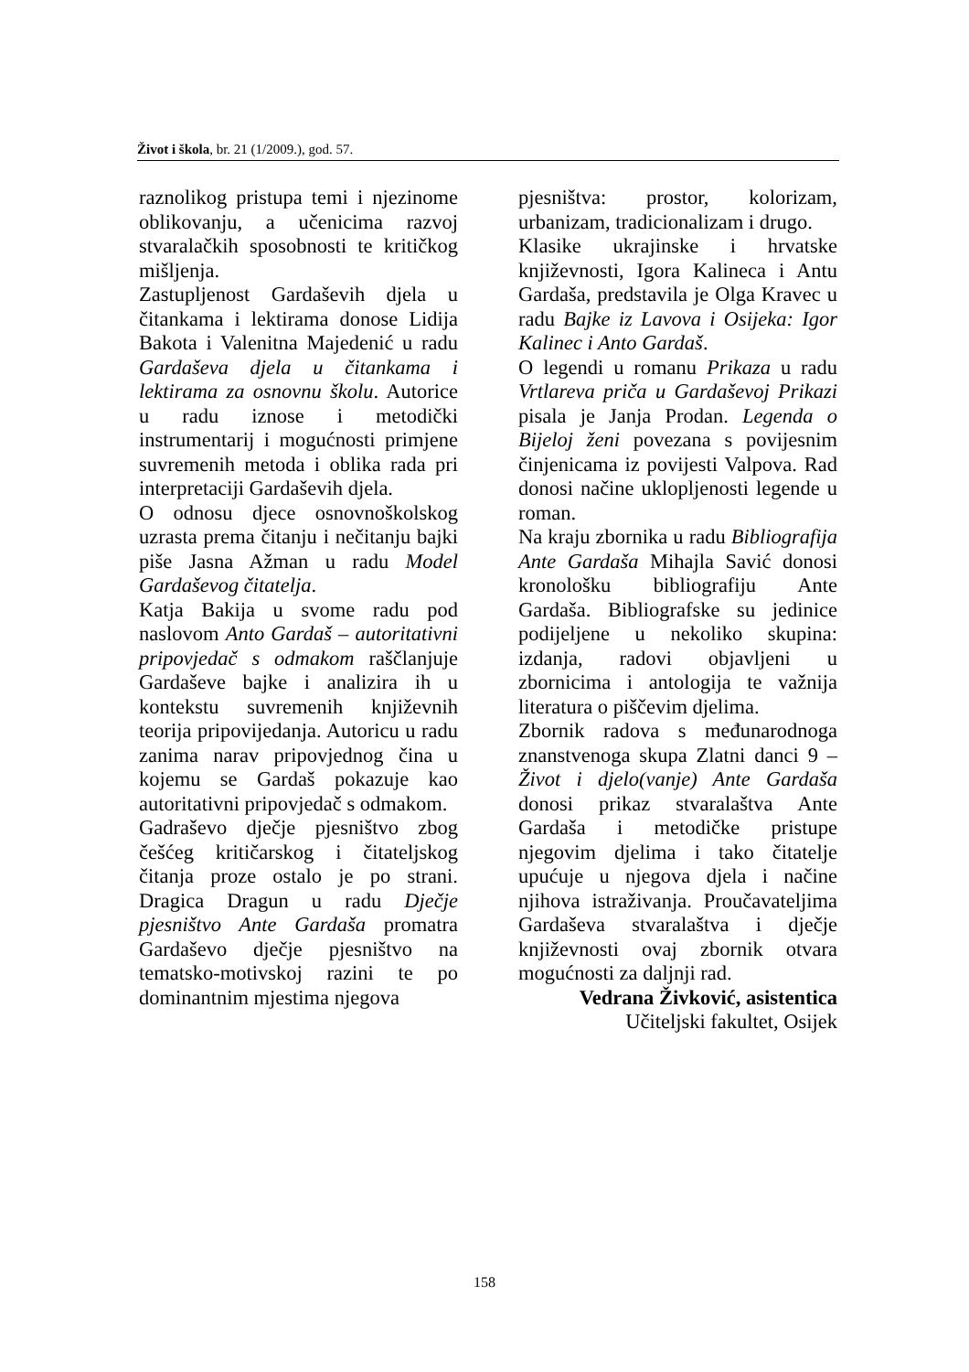Život i škola, br. 21 (1/2009.), god. 57.
raznolikog pristupa temi i njezinome oblikovanju, a učenicima razvoj stvaralačkih sposobnosti te kritičkog mišljenja.
Zastupljenost Gardaševih djela u čitankama i lektirama donose Lidija Bakota i Valenitna Majedenić u radu Gardaševa djela u čitankama i lektirama za osnovnu školu. Autorice u radu iznose i metodički instrumentarij i mogućnosti primjene suvremenih metoda i oblika rada pri interpretaciji Gardaševih djela.
O odnosu djece osnovnoškolskog uzrasta prema čitanju i nečitanju bajki piše Jasna Ažman u radu Model Gardaševog čitatelja.
Katja Bakija u svome radu pod naslovom Anto Gardaš – autoritativni pripovjedač s odmakom raščlanjuje Gardaševe bajke i analizira ih u kontekstu suvremenih književnih teorija pripovijedanja. Autoricu u radu zanima narav pripovjednog čina u kojemu se Gardaš pokazuje kao autoritativni pripovjedač s odmakom.
Gadraševo dječje pjesništvo zbog češćeg kritičarskog i čitateljskog čitanja proze ostalo je po strani. Dragica Dragun u radu Dječje pjesništvo Ante Gardaša promatra Gardaševo dječje pjesništvo na tematsko-motivskoj razini te po dominantnim mjestima njegova
pjesništva: prostor, kolorizam, urbanizam, tradicionalizam i drugo.
Klasike ukrajinske i hrvatske književnosti, Igora Kalineca i Antu Gardaša, predstavila je Olga Kravec u radu Bajke iz Lavova i Osijeka: Igor Kalinec i Anto Gardaš.
O legendi u romanu Prikaza u radu Vrtlareva priča u Gardaševoj Prikazi pisala je Janja Prodan. Legenda o Bijeloj ženi povezana s povijesnim činjenicama iz povijesti Valpova. Rad donosi načine uklopljenosti legende u roman.
Na kraju zbornika u radu Bibliografija Ante Gardaša Mihajla Savić donosi kronološku bibliografiju Ante Gardaša. Bibliografske su jedinice podijeljene u nekoliko skupina: izdanja, radovi objavljeni u zbornicima i antologija te važnija literatura o piščevim djelima.
Zbornik radova s međunarodnoga znanstvenoga skupa Zlatni danci 9 – Život i djelo(vanje) Ante Gardaša donosi prikaz stvaralaštva Ante Gardaša i metodičke pristupe njegovim djelima i tako čitatelje upućuje u njegova djela i načine njihova istraživanja. Proučavateljima Gardaševa stvaralaštva i dječje književnosti ovaj zbornik otvara mogućnosti za daljnji rad.
Vedrana Živković, asistentica
Učiteljski fakultet, Osijek
158